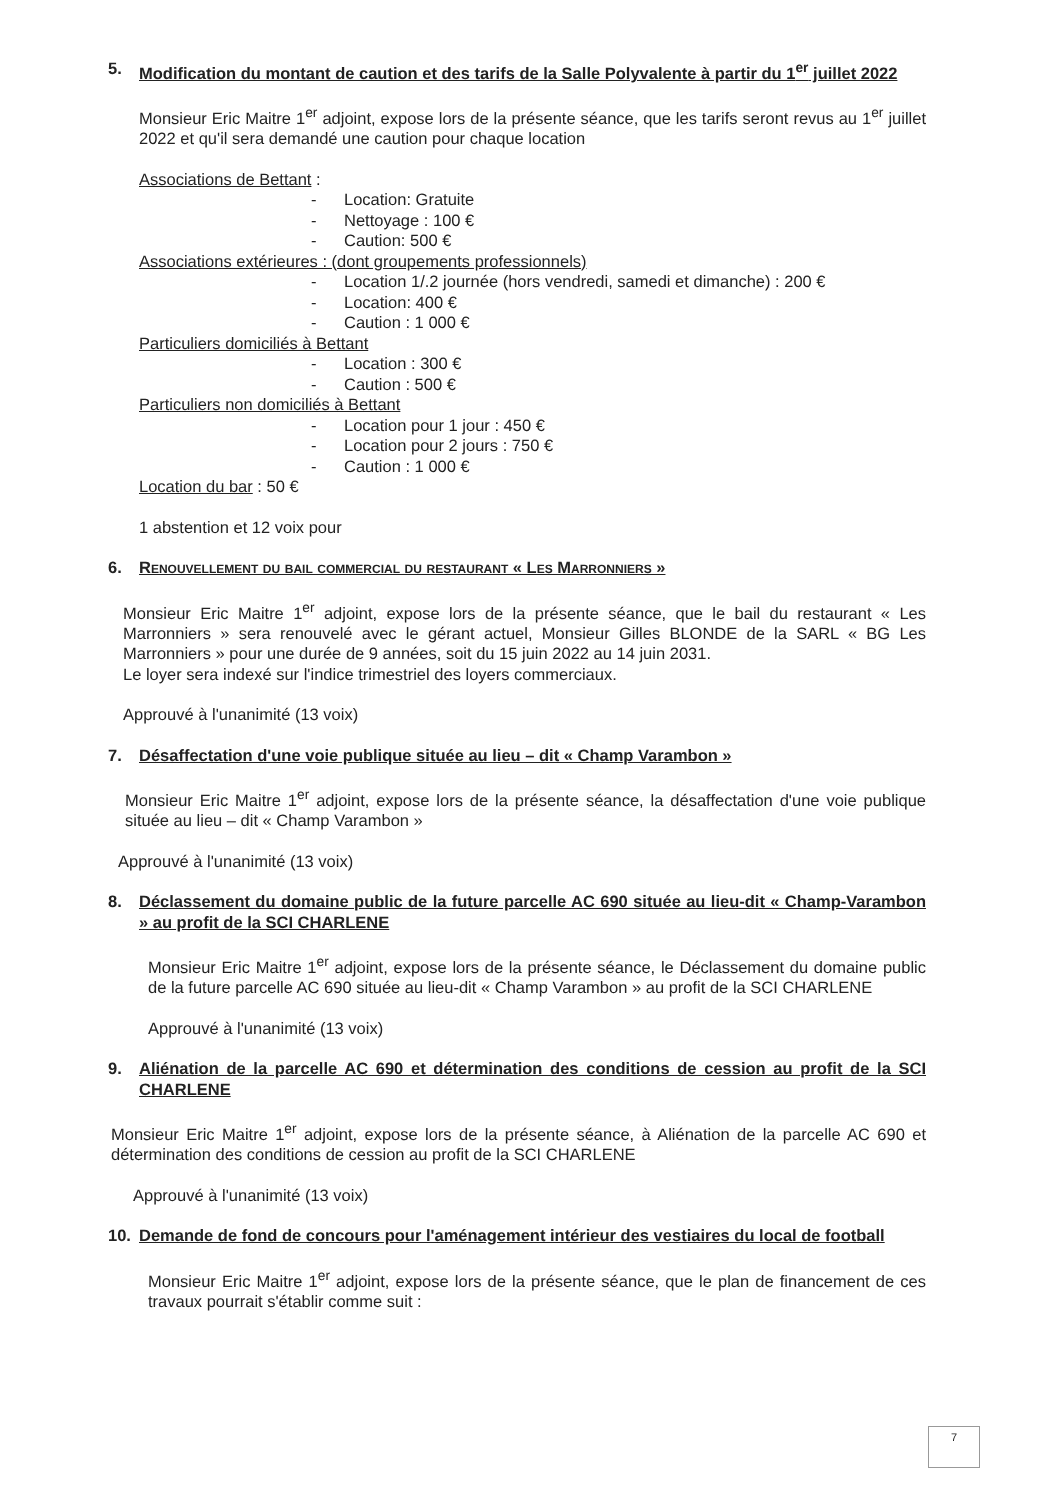5. Modification du montant de caution et des tarifs de la Salle Polyvalente à partir du 1<sup>er</sup> juillet 2022
Monsieur Eric Maitre 1<sup>er</sup> adjoint, expose lors de la présente séance, que les tarifs seront revus au 1<sup>er</sup> juillet 2022 et qu'il sera demandé une caution pour chaque location
Associations de Bettant :
- Location: Gratuite
- Nettoyage : 100 €
- Caution: 500 €
Associations extérieures : (dont groupements professionnels)
- Location 1/.2 journée (hors vendredi, samedi et dimanche) : 200 €
- Location: 400 €
- Caution : 1 000 €
Particuliers domiciliés à Bettant
- Location : 300 €
- Caution : 500 €
Particuliers non domiciliés à Bettant
- Location pour 1 jour : 450 €
- Location pour 2 jours : 750 €
- Caution : 1 000 €
Location du bar : 50 €
1 abstention et 12 voix pour
6. Renouvellement du bail commercial du restaurant « Les Marronniers »
Monsieur Eric Maitre 1<sup>er</sup> adjoint, expose lors de la présente séance, que le bail du restaurant « Les Marronniers » sera renouvelé avec le gérant actuel, Monsieur Gilles BLONDE de la SARL « BG Les Marronniers » pour une durée de 9 années, soit du 15 juin 2022 au 14 juin 2031.
Le loyer sera indexé sur l'indice trimestriel des loyers commerciaux.
Approuvé à l'unanimité (13 voix)
7. Désaffectation d'une voie publique située au lieu – dit « Champ Varambon »
Monsieur Eric Maitre 1<sup>er</sup> adjoint, expose lors de la présente séance, la désaffectation d'une voie publique située au lieu – dit « Champ Varambon »
Approuvé à l'unanimité (13 voix)
8. Déclassement du domaine public de la future parcelle AC 690 située au lieu-dit « Champ-Varambon » au profit de la SCI CHARLENE
Monsieur Eric Maitre 1<sup>er</sup> adjoint, expose lors de la présente séance, le Déclassement du domaine public de la future parcelle AC 690 située au lieu-dit « Champ Varambon » au profit de la SCI CHARLENE
Approuvé à l'unanimité (13 voix)
9. Aliénation de la parcelle AC 690 et détermination des conditions de cession au profit de la SCI CHARLENE
Monsieur Eric Maitre 1<sup>er</sup> adjoint, expose lors de la présente séance, à Aliénation de la parcelle AC 690 et détermination des conditions de cession au profit de la SCI CHARLENE
Approuvé à l'unanimité (13 voix)
10. Demande de fond de concours pour l'aménagement intérieur des vestiaires du local de football
Monsieur Eric Maitre 1<sup>er</sup> adjoint, expose lors de la présente séance, que le plan de financement de ces travaux pourrait s'établir comme suit :
7